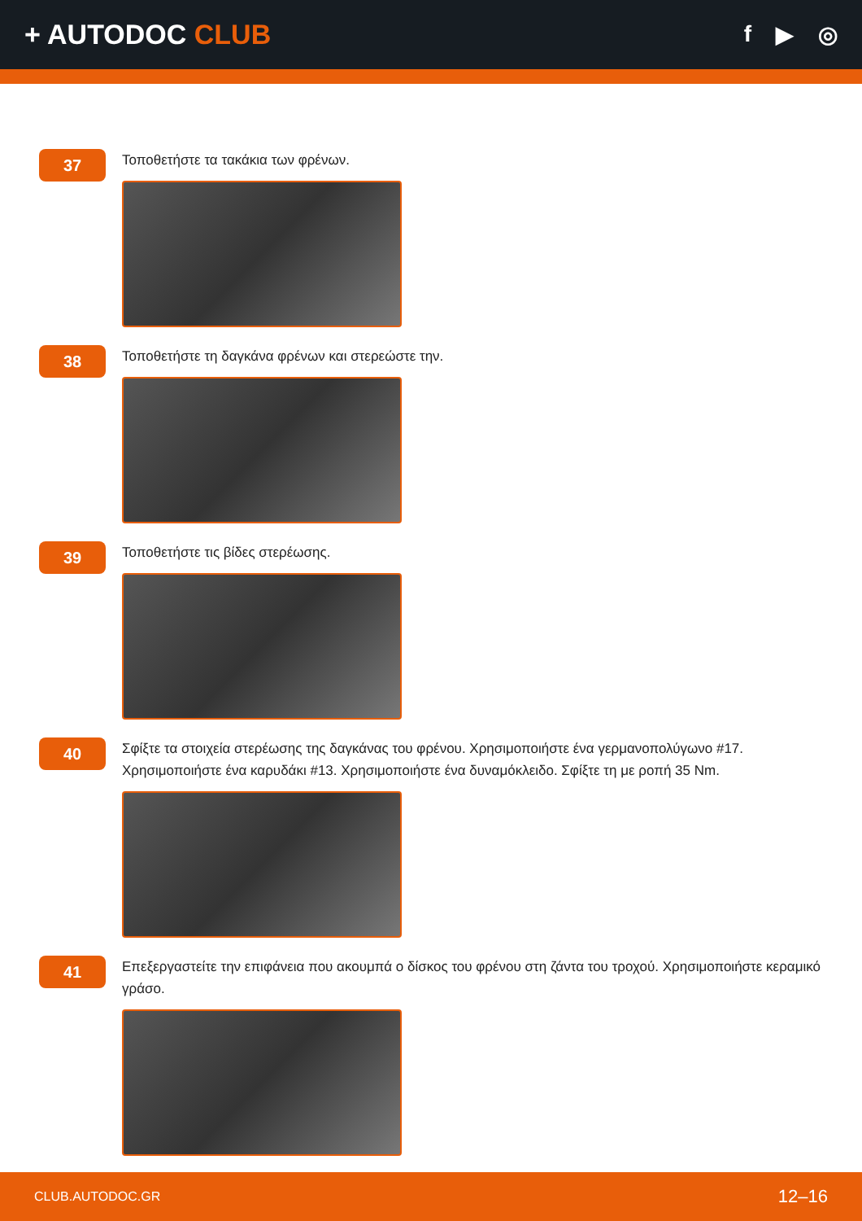+ AUTODOC CLUB
f ▶ ◎
37
Τοποθετήστε τα τακάκια των φρένων.
38
Τοποθετήστε τη δαγκάνα φρένων και στερεώστε την.
39
Τοποθετήστε τις βίδες στερέωσης.
40
Σφίξτε τα στοιχεία στερέωσης της δαγκάνας του φρένου. Χρησιμοποιήστε ένα γερμανοπολύγωνο #17. Χρησιμοποιήστε ένα καρυδάκι #13. Χρησιμοποιήστε ένα δυναμόκλειδο. Σφίξτε τη με ροπή 35 Nm.
41
Επεξεργαστείτε την επιφάνεια που ακουμπά ο δίσκος του φρένου στη ζάντα του τροχού. Χρησιμοποιήστε κεραμικό γράσο.
CLUB.AUTODOC.GR 12–16